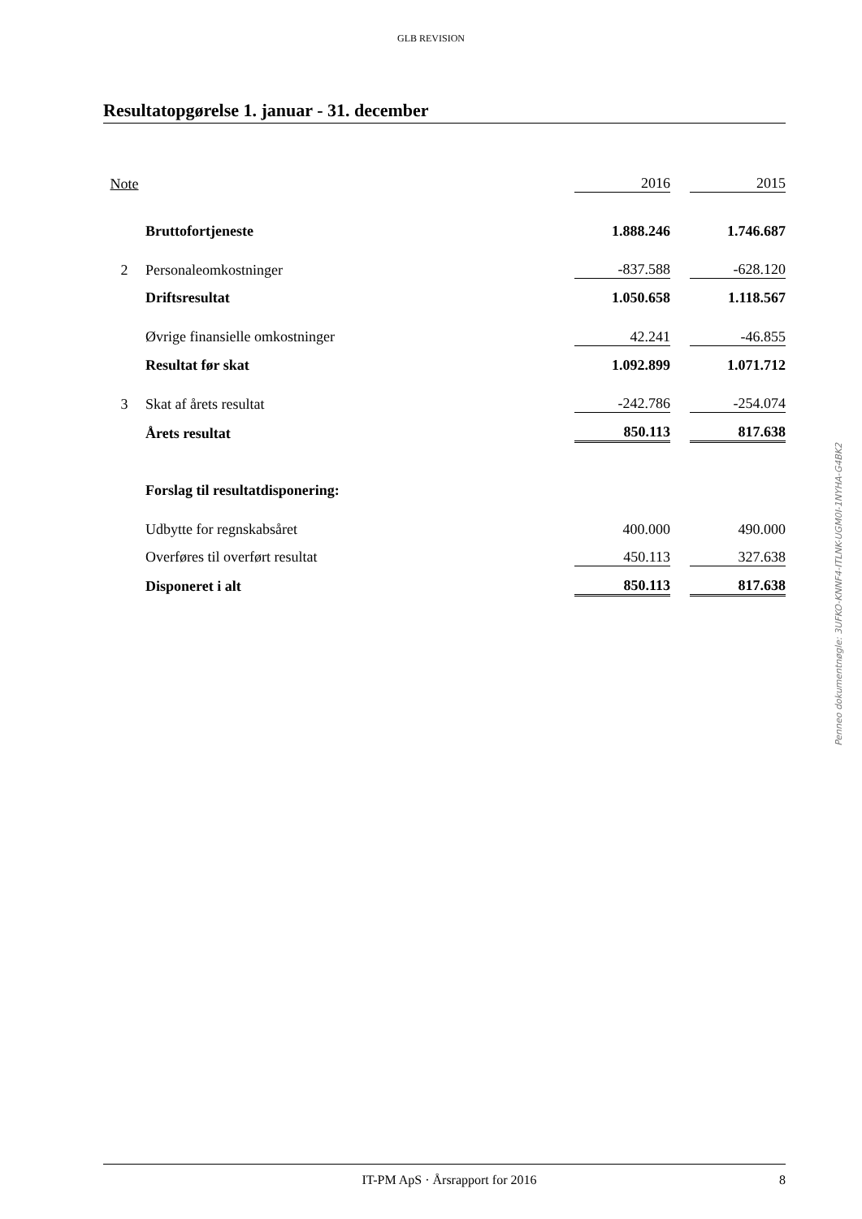GLB REVISION
Resultatopgørelse 1. januar - 31. december
| Note | | 2016 | | 2015 |
| | Bruttofortjeneste | 1.888.246 | | 1.746.687 |
| 2 | Personaleomkostninger | -837.588 | | -628.120 |
| | Driftsresultat | 1.050.658 | | 1.118.567 |
| | Øvrige finansielle omkostninger | 42.241 | | -46.855 |
| | Resultat før skat | 1.092.899 | | 1.071.712 |
| 3 | Skat af årets resultat | -242.786 | | -254.074 |
| | Årets resultat | 850.113 | | 817.638 |
| | Forslag til resultatdisponering: | | | |
| | Udbytte for regnskabsåret | 400.000 | | 490.000 |
| | Overføres til overført resultat | 450.113 | | 327.638 |
| | Disponeret i alt | 850.113 | | 817.638 |
Penneo dokumentnøgle: 3UFKO-KNNF4-ITLNK-UGM0I-1NYHA-G4BK2
IT-PM ApS · Årsrapport for 2016 8